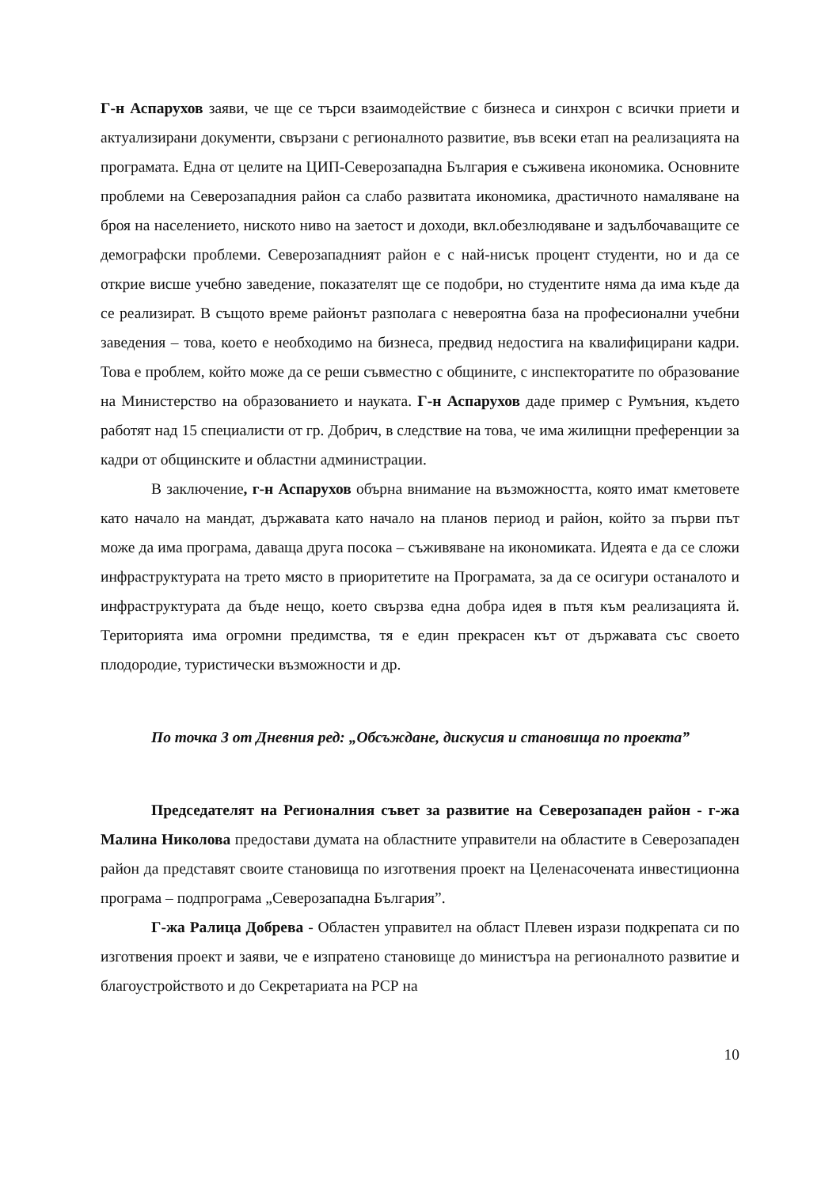Г-н Аспарухов заяви, че ще се търси взаимодействие с бизнеса и синхрон с всички приети и актуализирани документи, свързани с регионалното развитие, във всеки етап на реализацията на програмата. Една от целите на ЦИП-Северозападна България е съживена икономика. Основните проблеми на Северозападния район са слабо развитата икономика, драстичното намаляване на броя на населението, ниското ниво на заетост и доходи, вкл.обезлюдяване и задълбочаващите се демографски проблеми. Северозападният район е с най-нисък процент студенти, но и да се открие висше учебно заведение, показателят ще се подобри, но студентите няма да има къде да се реализират. В същото време районът разполага с невероятна база на професионални учебни заведения – това, което е необходимо на бизнеса, предвид недостига на квалифицирани кадри. Това е проблем, който може да се реши съвместно с общините, с инспекторатите по образование на Министерство на образованието и науката. Г-н Аспарухов даде пример с Румъния, където работят над 15 специалисти от гр. Добрич, в следствие на това, че има жилищни преференции за кадри от общинските и областни администрации.
В заключение, г-н Аспарухов обърна внимание на възможността, която имат кметовете като начало на мандат, държавата като начало на планов период и район, който за първи път може да има програма, даваща друга посока – съживяване на икономиката. Идеята е да се сложи инфраструктурата на трето място в приоритетите на Програмата, за да се осигури останалото и инфраструктурата да бъде нещо, което свързва една добра идея в пътя към реализацията й. Територията има огромни предимства, тя е един прекрасен кът от държавата със своето плодородие, туристически възможности и др.
По точка 3 от Дневния ред: „Обсъждане, дискусия и становища по проекта”
Председателят на Регионалния съвет за развитие на Северозападен район - г-жа Малина Николова предостави думата на областните управители на областите в Северозападен район да представят своите становища по изготвения проект на Целенасочената инвестиционна програма – подпрограма „Северозападна България”.
Г-жа Ралица Добрева - Областен управител на област Плевен изрази подкрепата си по изготвения проект и заяви, че е изпратено становище до министъра на регионалното развитие и благоустройството и до Секретариата на РСР на
10